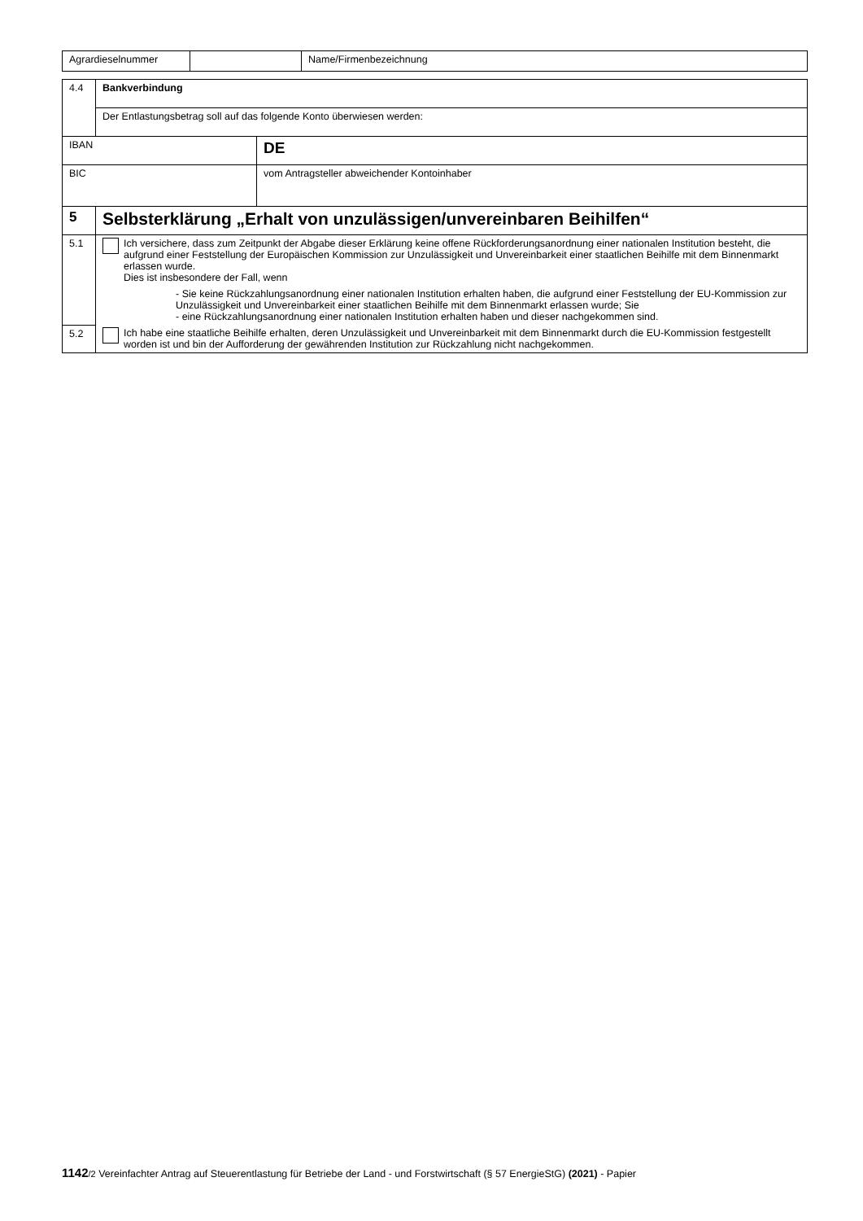| Agrardieselnummer | | Name/Firmenbezeichnung |
| 4.4 | Bankverbindung | | |
| | Der Entlastungsbetrag soll auf das folgende Konto überwiesen werden: | | |
| IBAN | | DE | |
| BIC | | | vom Antragsteller abweichender Kontoinhaber |
| 5 | Selbsterklärung „Erhalt von unzulässigen/unvereinbaren Beihilfen“ | | |
| 5.1 | Ich versichere, dass zum Zeitpunkt der Abgabe dieser Erklärung keine offene Rückforderungsanordnung einer nationalen Institution besteht, die aufgrund einer Feststellung der Europäischen Kommission zur Unzulässigkeit und Unvereinbarkeit einer staatlichen Beihilfe mit dem Binnenmarkt erlassen wurde. Dies ist insbesondere der Fall, wenn - Sie keine Rückzahlungsanordnung einer nationalen Institution erhalten haben, die aufgrund einer Feststellung der EU-Kommission zur Unzulässigkeit und Unvereinbarkeit einer staatlichen Beihilfe mit dem Binnenmarkt erlassen wurde; Sie - eine Rückzahlungsanordnung einer nationalen Institution erhalten haben und dieser nachgekommen sind. | | |
| 5.2 | Ich habe eine staatliche Beihilfe erhalten, deren Unzulässigkeit und Unvereinbarkeit mit dem Binnenmarkt durch die EU-Kommission festgestellt worden ist und bin der Aufforderung der gewährenden Institution zur Rückzahlung nicht nachgekommen. | | |
1142/2 Vereinfachter Antrag auf Steuerentlastung für Betriebe der Land - und Forstwirtschaft (§ 57 EnergieStG) (2021) - Papier